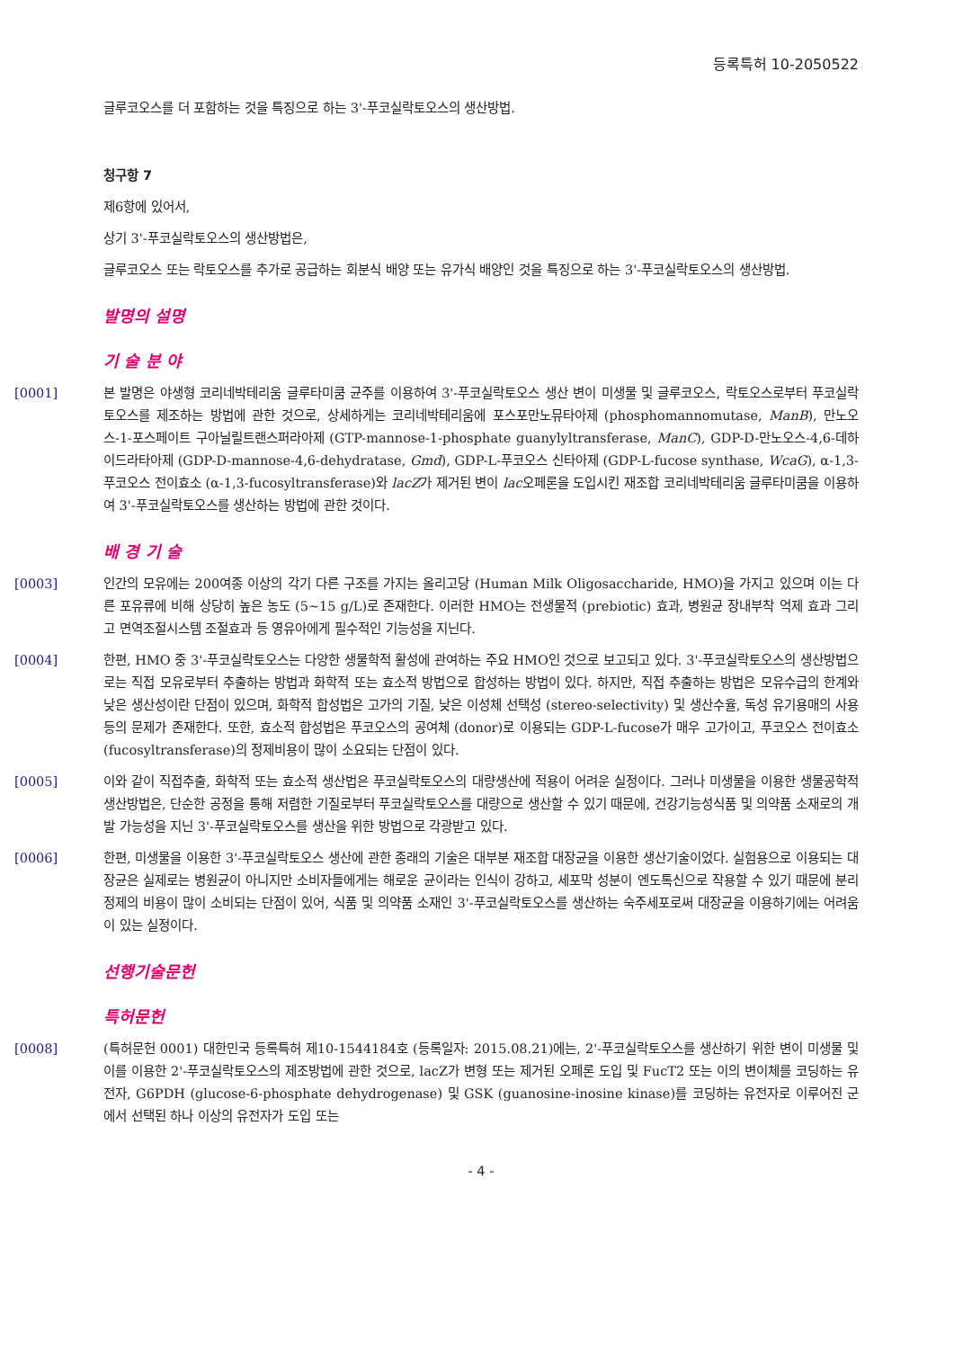등록특허 10-2050522
글루코오스를 더 포함하는 것을 특징으로 하는 3'-푸코실락토오스의 생산방법.
청구항 7
제6항에 있어서,
상기 3'-푸코실락토오스의 생산방법은,
글루코오스 또는 락토오스를 추가로 공급하는 회분식 배양 또는 유가식 배양인 것을 특징으로 하는 3'-푸코실락토오스의 생산방법.
발명의 설명
기 술 분 야
[0001] 본 발명은 야생형 코리네박테리움 글루타미쿰 균주를 이용하여 3'-푸코실락토오스 생산 변이 미생물 및 글루코오스, 락토오스로부터 푸코실락토오스를 제조하는 방법에 관한 것으로, 상세하게는 코리네박테리움에 포스포만노뮤타아제 (phosphomannomutase, ManB), 만노오스-1-포스페이트 구아닐릴트랜스퍼라아제 (GTP-mannose-1-phosphate guanylyltransferase, ManC), GDP-D-만노오스-4,6-데하이드라타아제 (GDP-D-mannose-4,6-dehydratase, Gmd), GDP-L-푸코오스 신타아제 (GDP-L-fucose synthase, WcaG), α-1,3-푸코오스 전이효소 (α-1,3-fucosyltransferase)와 lacZ가 제거된 변이 lac오페론을 도입시킨 재조합 코리네박테리움 글루타미쿰을 이용하여 3'-푸코실락토오스를 생산하는 방법에 관한 것이다.
배 경 기 술
[0003] 인간의 모유에는 200여종 이상의 각기 다른 구조를 가지는 올리고당 (Human Milk Oligosaccharide, HMO)을 가지고 있으며 이는 다른 포유류에 비해 상당히 높은 농도 (5~15 g/L)로 존재한다. 이러한 HMO는 전생물적 (prebiotic) 효과, 병원균 장내부착 억제 효과 그리고 면역조절시스템 조절효과 등 영유아에게 필수적인 기능성을 지닌다.
[0004] 한편, HMO 중 3'-푸코실락토오스는 다양한 생물학적 활성에 관여하는 주요 HMO인 것으로 보고되고 있다. 3'-푸코실락토오스의 생산방법으로는 직접 모유로부터 추출하는 방법과 화학적 또는 효소적 방법으로 합성하는 방법이 있다. 하지만, 직접 추출하는 방법은 모유수급의 한계와 낮은 생산성이란 단점이 있으며, 화학적 합성법은 고가의 기질, 낮은 이성체 선택성 (stereo-selectivity) 및 생산수율, 독성 유기용매의 사용 등의 문제가 존재한다. 또한, 효소적 합성법은 푸코오스의 공여체 (donor)로 이용되는 GDP-L-fucose가 매우 고가이고, 푸코오스 전이효소 (fucosyltransferase)의 정제비용이 많이 소요되는 단점이 있다.
[0005] 이와 같이 직접추출, 화학적 또는 효소적 생산법은 푸코실락토오스의 대량생산에 적용이 어려운 실정이다. 그러나 미생물을 이용한 생물공학적 생산방법은, 단순한 공정을 통해 저렴한 기질로부터 푸코실락토오스를 대량으로 생산할 수 있기 때문에, 건강기능성식품 및 의약품 소재로의 개발 가능성을 지닌 3'-푸코실락토오스를 생산을 위한 방법으로 각광받고 있다.
[0006] 한편, 미생물을 이용한 3'-푸코실락토오스 생산에 관한 종래의 기술은 대부분 재조합 대장균을 이용한 생산기술이었다. 실험용으로 이용되는 대장균은 실제로는 병원균이 아니지만 소비자들에게는 해로운 균이라는 인식이 강하고, 세포막 성분이 엔도톡신으로 작용할 수 있기 때문에 분리 정제의 비용이 많이 소비되는 단점이 있어, 식품 및 의약품 소재인 3'-푸코실락토오스를 생산하는 숙주세포로써 대장균을 이용하기에는 어려움이 있는 실정이다.
선행기술문헌
특허문헌
[0008] (특허문헌 0001) 대한민국 등록특허 제10-1544184호 (등록일자: 2015.08.21)에는, 2'-푸코실락토오스를 생산하기 위한 변이 미생물 및 이를 이용한 2'-푸코실락토오스의 제조방법에 관한 것으로, lacZ가 변형 또는 제거된 오페론 도입 및 FucT2 또는 이의 변이체를 코딩하는 유전자, G6PDH (glucose-6-phosphate dehydrogenase) 및 GSK (guanosine-inosine kinase)를 코딩하는 유전자로 이루어진 군에서 선택된 하나 이상의 유전자가 도입 또는
- 4 -